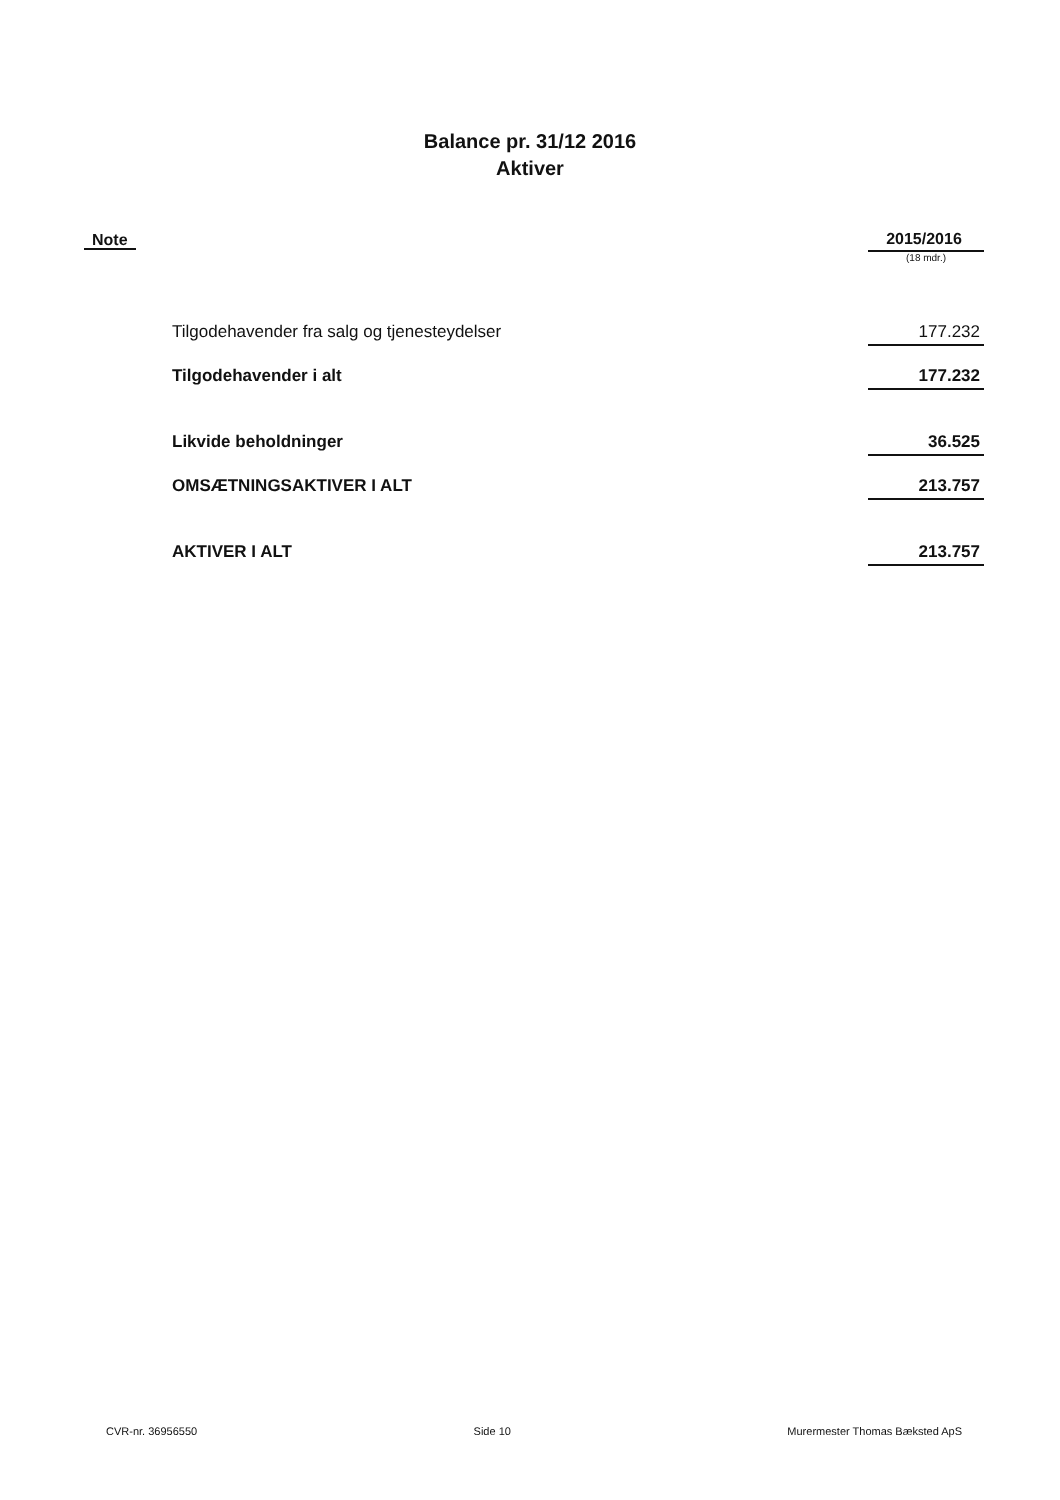Balance pr. 31/12 2016
Aktiver
| Note | | 2015/2016 |
| --- | --- | --- |
| | | (18 mdr.) |
| | Tilgodehavender fra salg og tjenesteydelser | 177.232 |
| | Tilgodehavender i alt | 177.232 |
| | Likvide beholdninger | 36.525 |
| | OMSÆTNINGSAKTIVER I ALT | 213.757 |
| | AKTIVER I ALT | 213.757 |
CVR-nr. 36956550 Side 10 Murermester Thomas Bæksted ApS